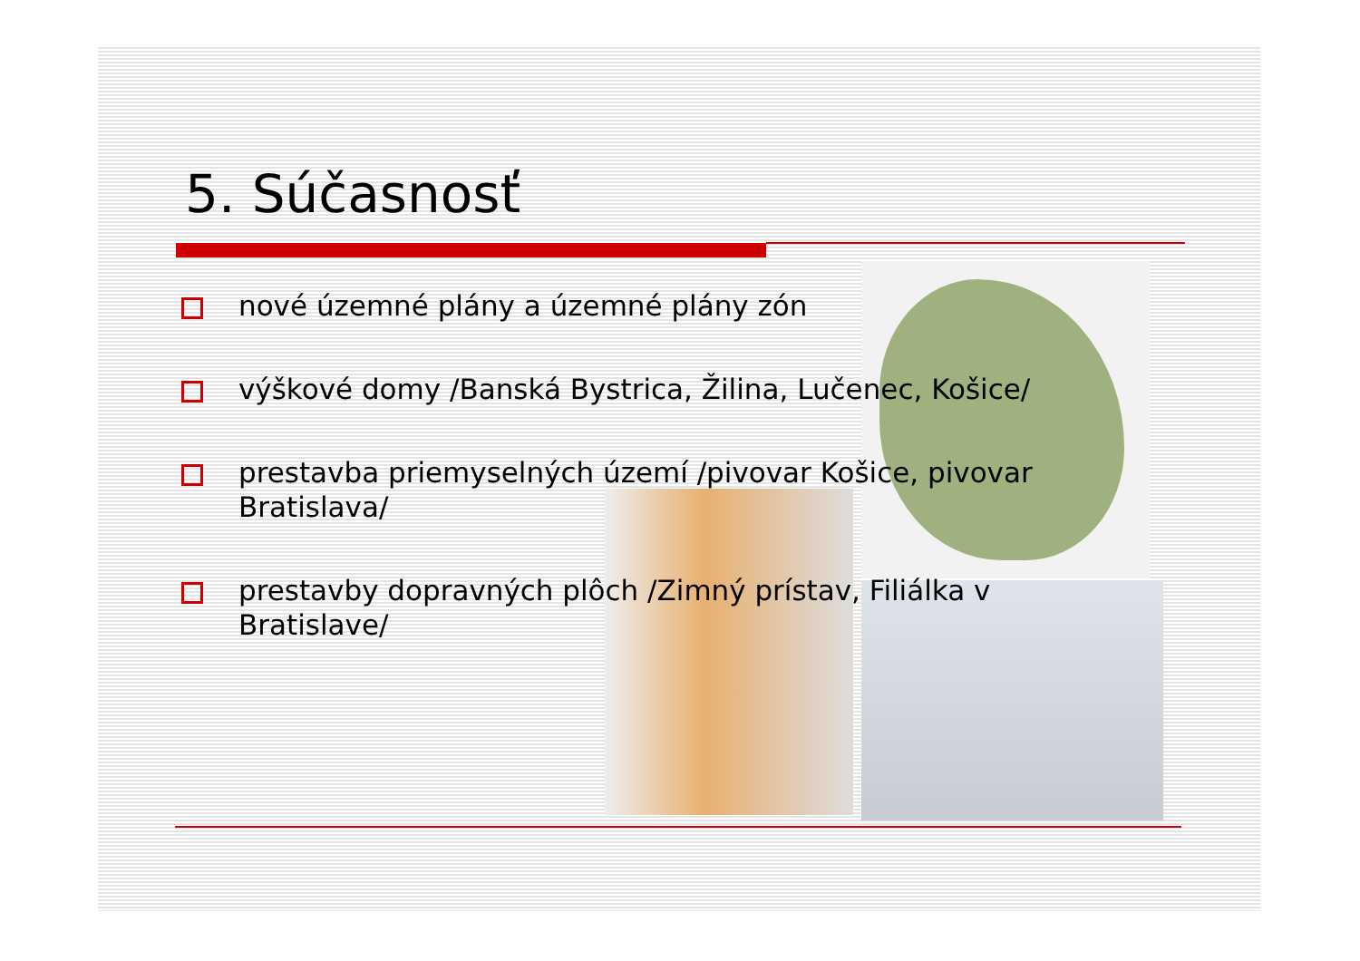5. Súčasnosť
nové územné plány a územné plány zón
výškové domy /Banská Bystrica, Žilina, Lučenec, Košice/
prestavba priemyselných území /pivovar Košice, pivovar Bratislava/
prestavby dopravných plôch /Zimný prístav, Filiálka v Bratislave/